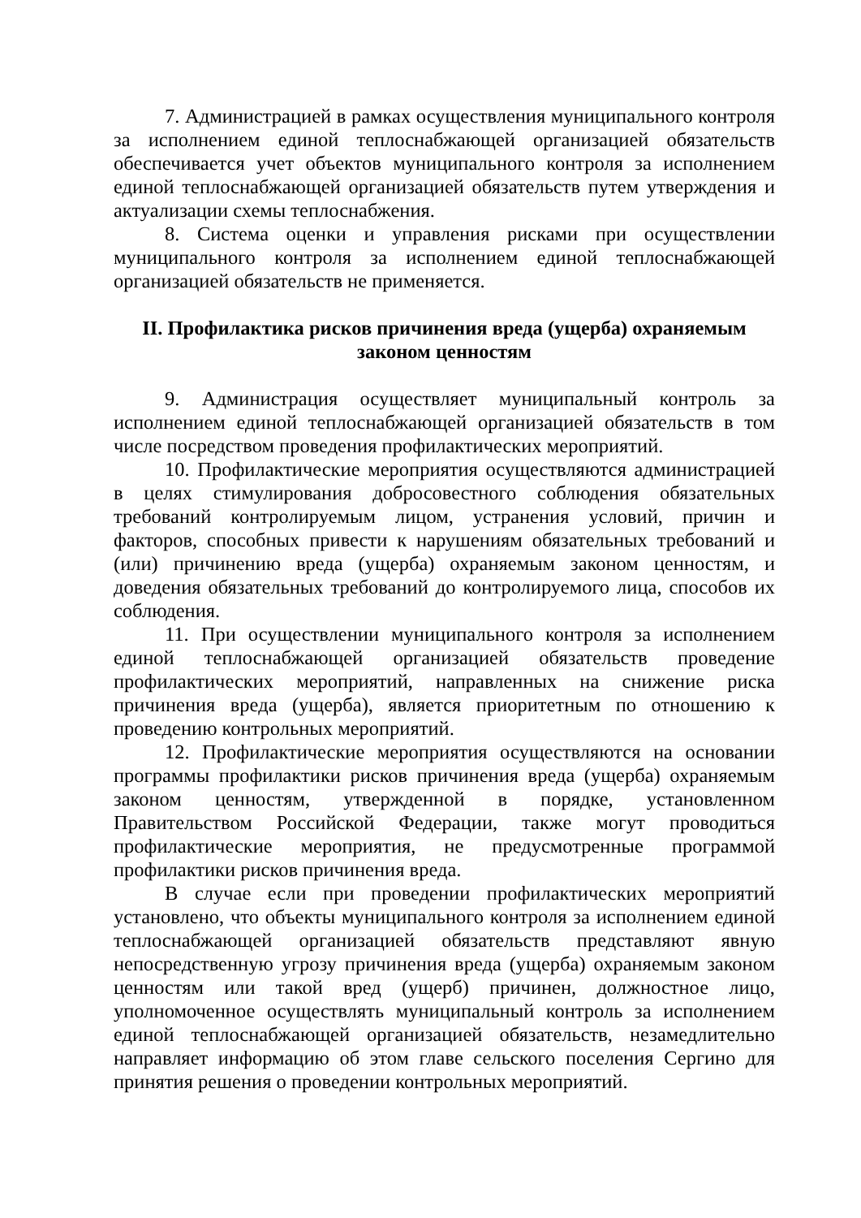7. Администрацией в рамках осуществления муниципального контроля за исполнением единой теплоснабжающей организацией обязательств обеспечивается учет объектов муниципального контроля за исполнением единой теплоснабжающей организацией обязательств путем утверждения и актуализации схемы теплоснабжения.
8. Система оценки и управления рисками при осуществлении муниципального контроля за исполнением единой теплоснабжающей организацией обязательств не применяется.
II. Профилактика рисков причинения вреда (ущерба) охраняемым
законом ценностям
9. Администрация осуществляет муниципальный контроль за исполнением единой теплоснабжающей организацией обязательств в том числе посредством проведения профилактических мероприятий.
10. Профилактические мероприятия осуществляются администрацией в целях стимулирования добросовестного соблюдения обязательных требований контролируемым лицом, устранения условий, причин и факторов, способных привести к нарушениям обязательных требований и (или) причинению вреда (ущерба) охраняемым законом ценностям, и доведения обязательных требований до контролируемого лица, способов их соблюдения.
11. При осуществлении муниципального контроля за исполнением единой теплоснабжающей организацией обязательств проведение профилактических мероприятий, направленных на снижение риска причинения вреда (ущерба), является приоритетным по отношению к проведению контрольных мероприятий.
12. Профилактические мероприятия осуществляются на основании программы профилактики рисков причинения вреда (ущерба) охраняемым законом ценностям, утвержденной в порядке, установленном Правительством Российской Федерации, также могут проводиться профилактические мероприятия, не предусмотренные программой профилактики рисков причинения вреда.
В случае если при проведении профилактических мероприятий установлено, что объекты муниципального контроля за исполнением единой теплоснабжающей организацией обязательств представляют явную непосредственную угрозу причинения вреда (ущерба) охраняемым законом ценностям или такой вред (ущерб) причинен, должностное лицо, уполномоченное осуществлять муниципальный контроль за исполнением единой теплоснабжающей организацией обязательств, незамедлительно направляет информацию об этом главе сельского поселения Сергино для принятия решения о проведении контрольных мероприятий.